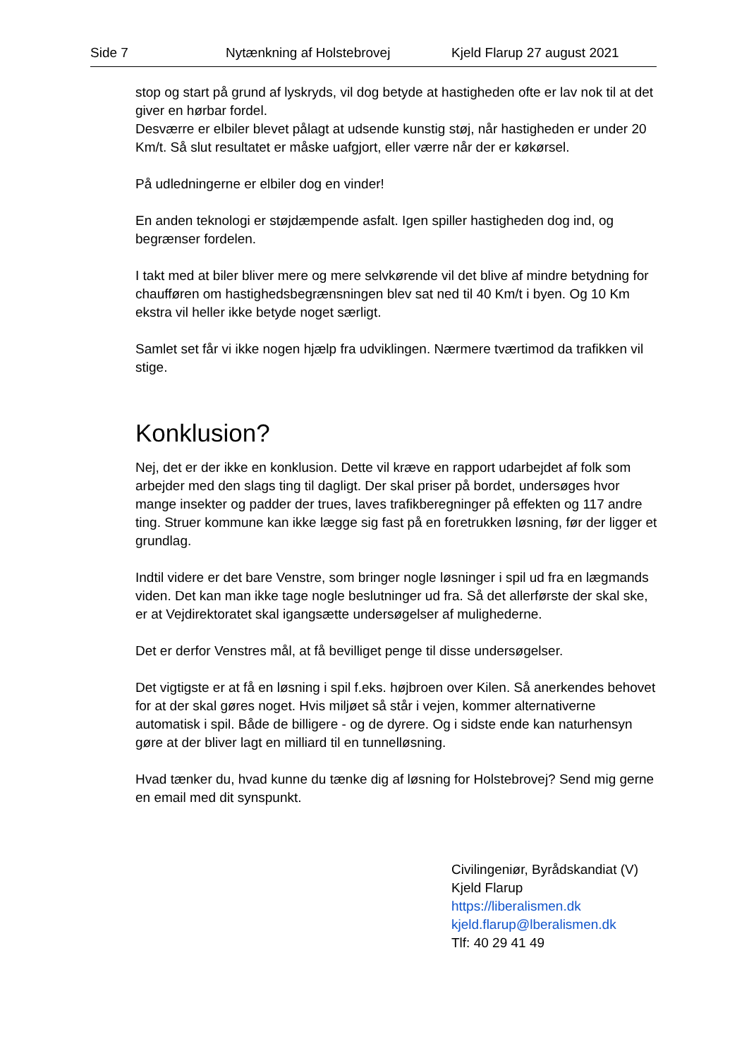Side 7 Nytænkning af Holstebrovej Kjeld Flarup 27 august 2021
stop og start på grund af lyskryds, vil dog betyde at hastigheden ofte er lav nok til at det giver en hørbar fordel.
Desværre er elbiler blevet pålagt at udsende kunstig støj, når hastigheden er under 20 Km/t. Så slut resultatet er måske uafgjort, eller værre når der er køkørsel.
På udledningerne er elbiler dog en vinder!
En anden teknologi er støjdæmpende asfalt. Igen spiller hastigheden dog ind, og begrænser fordelen.
I takt med at biler bliver mere og mere selvkørende vil det blive af mindre betydning for chaufføren om hastighedsbegrænsningen blev sat ned til 40 Km/t i byen. Og 10 Km ekstra vil heller ikke betyde noget særligt.
Samlet set får vi ikke nogen hjælp fra udviklingen. Nærmere tværtimod da trafikken vil stige.
Konklusion?
Nej, det er der ikke en konklusion. Dette vil kræve en rapport udarbejdet af folk som arbejder med den slags ting til dagligt. Der skal priser på bordet, undersøges hvor mange insekter og padder der trues, laves trafikberegninger på effekten og 117 andre ting. Struer kommune kan ikke lægge sig fast på en foretrukken løsning, før der ligger et grundlag.
Indtil videre er det bare Venstre, som bringer nogle løsninger i spil ud fra en lægmands viden. Det kan man ikke tage nogle beslutninger ud fra. Så det allerførste der skal ske, er at Vejdirektoratet skal igangsætte undersøgelser af mulighederne.
Det er derfor Venstres mål, at få bevilliget penge til disse undersøgelser.
Det vigtigste er at få en løsning i spil f.eks. højbroen over Kilen. Så anerkendes behovet for at der skal gøres noget. Hvis miljøet så står i vejen, kommer alternativerne automatisk i spil. Både de billigere - og de dyrere. Og i sidste ende kan naturhensyn gøre at der bliver lagt en milliard til en tunnelløsning.
Hvad tænker du, hvad kunne du tænke dig af løsning for Holstebrovej? Send mig gerne en email med dit synspunkt.
Civilingeniør, Byrådskandiat (V)
Kjeld Flarup
https://liberalismen.dk
kjeld.flarup@lberalismen.dk
Tlf: 40 29 41 49